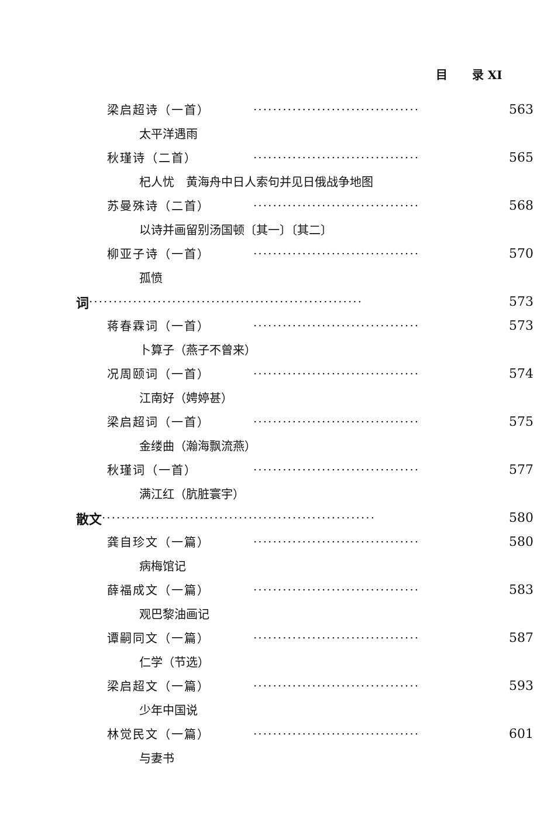目 录 XI
梁启超诗（一首） ·································· 563
太平洋遇雨
秋瑾诗（二首） ·································· 565
杞人忧　黄海舟中日人索句并见日俄战争地图
苏曼殊诗（二首） ·································· 568
以诗并画留别汤国顿〔其一〕〔其二〕
柳亚子诗（一首） ·································· 570
孤愤
词 ························································ 573
蒋春霖词（一首） ·································· 573
卜算子（燕子不曾来）
况周颐词（一首） ·································· 574
江南好（娉婷甚）
梁启超词（一首） ·································· 575
金缕曲（瀚海飘流燕）
秋瑾词（一首） ·································· 577
满江红（肮脏寰宇）
散文 ························································ 580
龚自珍文（一篇） ·································· 580
病梅馆记
薛福成文（一篇） ·································· 583
观巴黎油画记
谭嗣同文（一篇） ·································· 587
仁学（节选）
梁启超文（一篇） ·································· 593
少年中国说
林觉民文（一篇） ·································· 601
与妻书